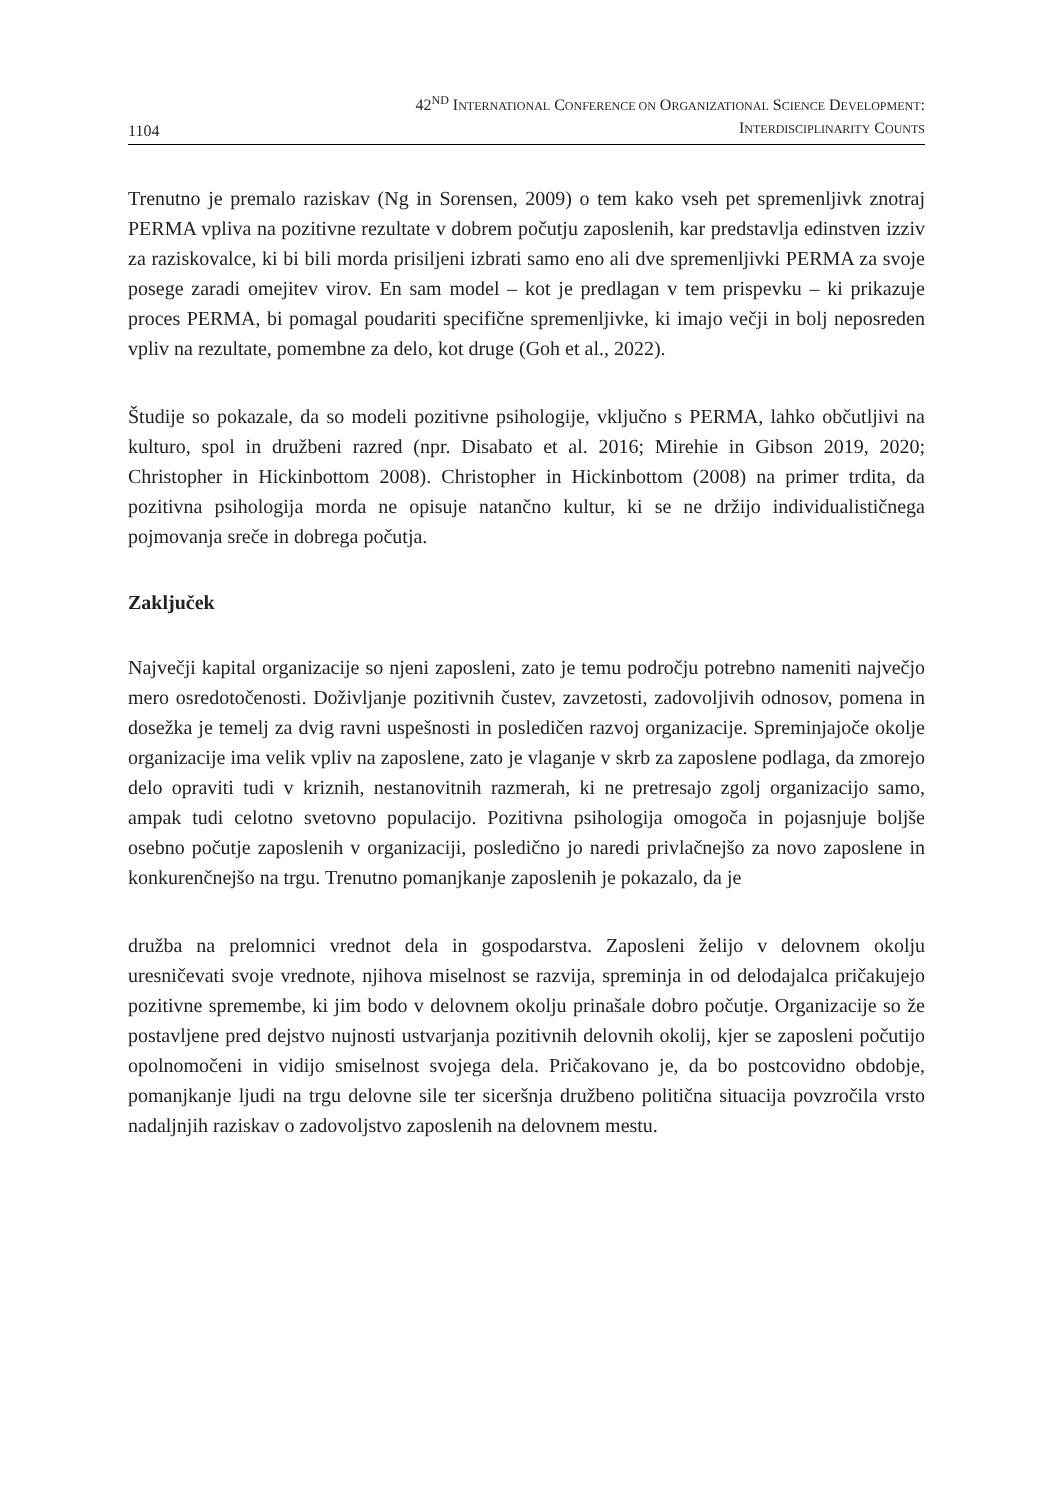1104
42<sup>ND</sup> INTERNATIONAL CONFERENCE ON ORGANIZATIONAL SCIENCE DEVELOPMENT:
INTERDISCIPLINARITY COUNTS
Trenutno je premalo raziskav (Ng in Sorensen, 2009) o tem kako vseh pet spremenljivk znotraj PERMA vpliva na pozitivne rezultate v dobrem počutju zaposlenih, kar predstavlja edinstven izziv za raziskovalce, ki bi bili morda prisiljeni izbrati samo eno ali dve spremenljivki PERMA za svoje posege zaradi omejitev virov. En sam model – kot je predlagan v tem prispevku – ki prikazuje proces PERMA, bi pomagal poudariti specifične spremenljivke, ki imajo večji in bolj neposreden vpliv na rezultate, pomembne za delo, kot druge (Goh et al., 2022).
Študije so pokazale, da so modeli pozitivne psihologije, vključno s PERMA, lahko občutljivi na kulturo, spol in družbeni razred (npr. Disabato et al. 2016; Mirehie in Gibson 2019, 2020; Christopher in Hickinbottom 2008). Christopher in Hickinbottom (2008) na primer trdita, da pozitivna psihologija morda ne opisuje natančno kultur, ki se ne držijo individualističnega pojmovanja sreče in dobrega počutja.
Zaključek
Največji kapital organizacije so njeni zaposleni, zato je temu področju potrebno nameniti največjo mero osredotočenosti. Doživljanje pozitivnih čustev, zavzetosti, zadovoljivih odnosov, pomena in dosežka je temelj za dvig ravni uspešnosti in posledičen razvoj organizacije. Spreminjajoče okolje organizacije ima velik vpliv na zaposlene, zato je vlaganje v skrb za zaposlene podlaga, da zmorejo delo opraviti tudi v kriznih, nestanovitnih razmerah, ki ne pretresajo zgolj organizacijo samo, ampak tudi celotno svetovno populacijo. Pozitivna psihologija omogoča in pojasnjuje boljše osebno počutje zaposlenih v organizaciji, posledično jo naredi privlačnejšo za novo zaposlene in konkurenčnejšo na trgu. Trenutno pomanjkanje zaposlenih je pokazalo, da je
družba na prelomnici vrednot dela in gospodarstva. Zaposleni želijo v delovnem okolju uresničevati svoje vrednote, njihova miselnost se razvija, spreminja in od delodajalca pričakujejo pozitivne spremembe, ki jim bodo v delovnem okolju prinašale dobro počutje. Organizacije so že postavljene pred dejstvo nujnosti ustvarjanja pozitivnih delovnih okolij, kjer se zaposleni počutijo opolnomočeni in vidijo smiselnost svojega dela. Pričakovano je, da bo postcovidno obdobje, pomanjkanje ljudi na trgu delovne sile ter siceršnja družbeno politična situacija povzročila vrsto nadaljnjih raziskav o zadovoljstvo zaposlenih na delovnem mestu.